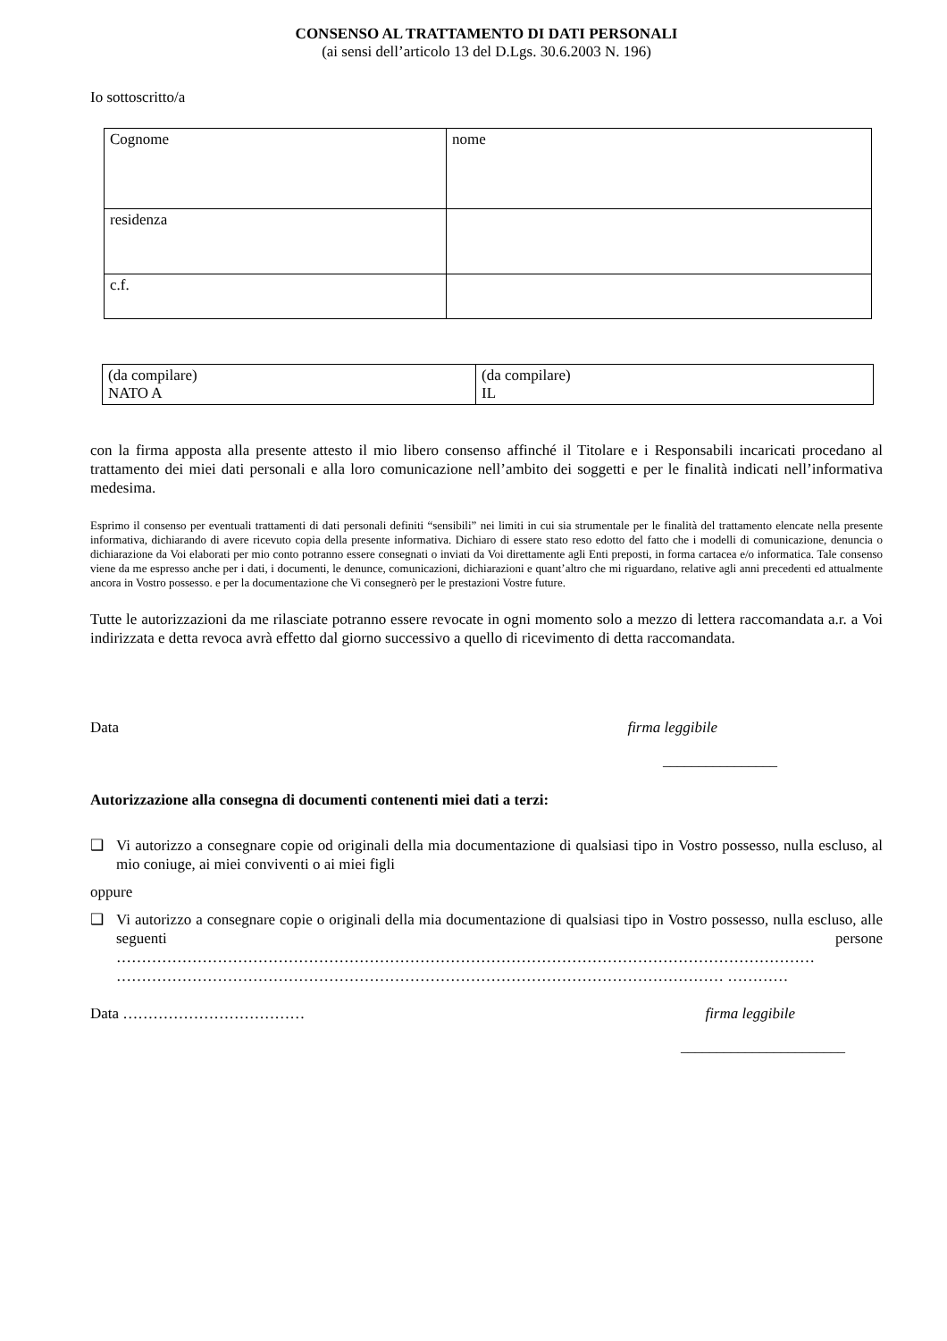CONSENSO AL TRATTAMENTO DI DATI PERSONALI
(ai sensi dell’articolo 13 del D.Lgs. 30.6.2003 N. 196)
Io sottoscritto/a
| Cognome | nome |
| residenza | |
| c.f. | |
| (da compilare) NATO A | (da compilare) IL |
con la firma apposta alla presente attesto il mio libero consenso affinché il Titolare e i Responsabili incaricati procedano al trattamento dei miei dati personali e alla loro comunicazione nell’ambito dei soggetti e per le finalità indicati nell’informativa medesima.
Esprimo il consenso per eventuali trattamenti di dati personali definiti “sensibili” nei limiti in cui sia strumentale per le finalità del trattamento elencate nella presente informativa, dichiarando di avere ricevuto copia della presente informativa. Dichiaro di essere stato reso edotto del fatto che i modelli di comunicazione, denuncia o dichiarazione da Voi elaborati per mio conto potranno essere consegnati o inviati da Voi direttamente agli Enti preposti, in forma cartacea e/o informatica. Tale consenso viene da me espresso anche per i dati, i documenti, le denunce, comunicazioni, dichiarazioni e quant’altro che mi riguardano, relative agli anni precedenti ed attualmente ancora in Vostro possesso. e per la documentazione che Vi consegnerò per le prestazioni Vostre future.
Tutte le autorizzazioni da me rilasciate potranno essere revocate in ogni momento solo a mezzo di lettera raccomandata a.r. a Voi indirizzata e detta revoca avrà effetto dal giorno successivo a quello di ricevimento di detta raccomandata.
Data firma leggibile
________________
Autorizzazione alla consegna di documenti contenenti miei dati a terzi:
❑ Vi autorizzo a consegnare copie od originali della mia documentazione di qualsiasi tipo in Vostro possesso, nulla escluso, al mio coniuge, ai miei conviventi o ai miei figli
oppure
❑ Vi autorizzo a consegnare copie o originali della mia documentazione di qualsiasi tipo in Vostro possesso, nulla escluso, alle seguenti persone ………………………………………………………………………………………………………………………… ………………………………………………………………………………………………………… …………
Data ……………………………… firma leggibile
_______________________